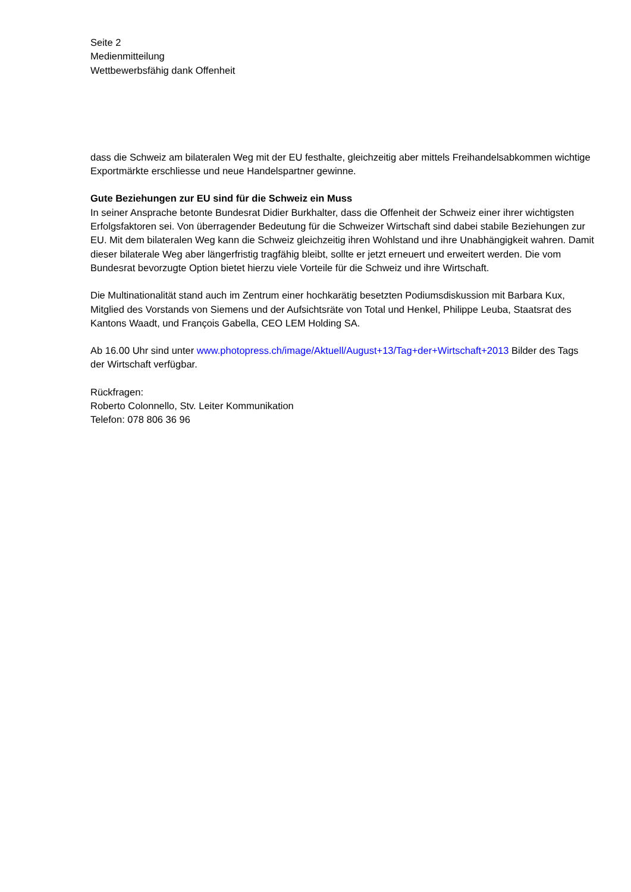Seite 2
Medienmitteilung
Wettbewerbsfähig dank Offenheit
dass die Schweiz am bilateralen Weg mit der EU festhalte, gleichzeitig aber mittels Freihandelsabkommen wichtige Exportmärkte erschliesse und neue Handelspartner gewinne.
Gute Beziehungen zur EU sind für die Schweiz ein Muss
In seiner Ansprache betonte Bundesrat Didier Burkhalter, dass die Offenheit der Schweiz einer ihrer wichtigsten Erfolgsfaktoren sei. Von überragender Bedeutung für die Schweizer Wirtschaft sind dabei stabile Beziehungen zur EU. Mit dem bilateralen Weg kann die Schweiz gleichzeitig ihren Wohlstand und ihre Unabhängigkeit wahren. Damit dieser bilaterale Weg aber längerfristig tragfähig bleibt, sollte er jetzt erneuert und erweitert werden. Die vom Bundesrat bevorzugte Option bietet hierzu viele Vorteile für die Schweiz und ihre Wirtschaft.
Die Multinationalität stand auch im Zentrum einer hochkarätig besetzten Podiumsdiskussion mit Barbara Kux, Mitglied des Vorstands von Siemens und der Aufsichtsräte von Total und Henkel, Philippe Leuba, Staatsrat des Kantons Waadt, und François Gabella, CEO LEM Holding SA.
Ab 16.00 Uhr sind unter www.photopress.ch/image/Aktuell/August+13/Tag+der+Wirtschaft+2013 Bilder des Tags der Wirtschaft verfügbar.
Rückfragen:
Roberto Colonnello, Stv. Leiter Kommunikation
Telefon: 078 806 36 96